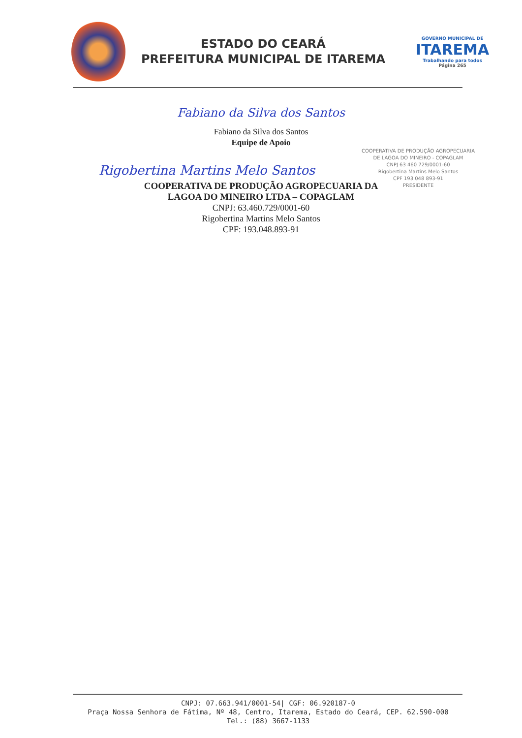ESTADO DO CEARÁ
PREFEITURA MUNICIPAL DE ITAREMA
GOVERNO MUNICIPAL DE
ITAREMA
Trabalhando para todos
Página 265
Fabiano da Silva dos Santos
Fabiano da Silva dos Santos
Equipe de Apoio
Rigobertina Martins Melo Santos
COOPERATIVA DE PRODUÇÃO AGROPECUARIA
DE LAGOA DO MINEIRO - COPAGLAM
CNPJ 63 460 729/0001-60
Rigobertina Martins Melo Santos
CPF 193 048 893-91
PRESIDENTE
COOPERATIVA DE PRODUÇÃO AGROPECUARIA DA
LAGOA DO MINEIRO LTDA – COPAGLAM
CNPJ: 63.460.729/0001-60
Rigobertina Martins Melo Santos
CPF: 193.048.893-91
CNPJ: 07.663.941/0001-54| CGF: 06.920187-0
Praça Nossa Senhora de Fátima, Nº 48, Centro, Itarema, Estado do Ceará, CEP. 62.590-000
Tel.: (88) 3667-1133